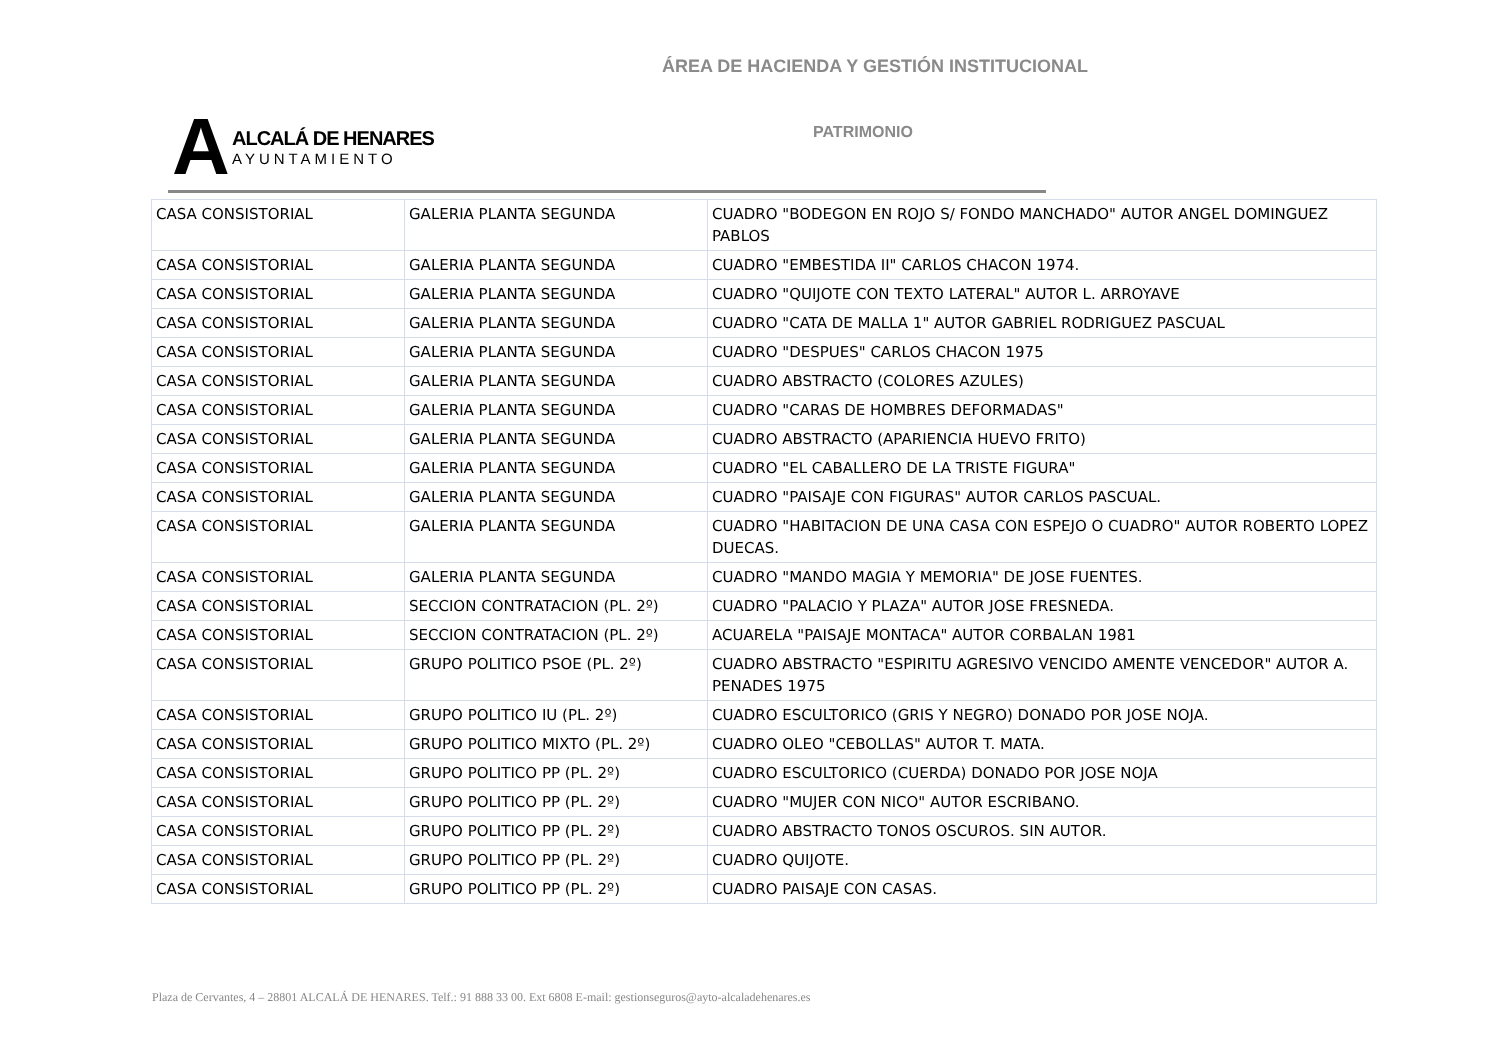ÁREA DE HACIENDA Y GESTIÓN INSTITUCIONAL
A
ALCALÁ DE HENARES
AYUNTAMIENTO
PATRIMONIO
| CASA CONSISTORIAL | GALERIA PLANTA SEGUNDA | CUADRO "BODEGON EN ROJO S/ FONDO MANCHADO" AUTOR ANGEL DOMINGUEZ PABLOS |
| CASA CONSISTORIAL | GALERIA PLANTA SEGUNDA | CUADRO "EMBESTIDA II" CARLOS CHACON 1974. |
| CASA CONSISTORIAL | GALERIA PLANTA SEGUNDA | CUADRO "QUIJOTE CON TEXTO LATERAL" AUTOR L. ARROYAVE |
| CASA CONSISTORIAL | GALERIA PLANTA SEGUNDA | CUADRO "CATA DE MALLA 1" AUTOR GABRIEL RODRIGUEZ PASCUAL |
| CASA CONSISTORIAL | GALERIA PLANTA SEGUNDA | CUADRO "DESPUES" CARLOS CHACON 1975 |
| CASA CONSISTORIAL | GALERIA PLANTA SEGUNDA | CUADRO ABSTRACTO (COLORES AZULES) |
| CASA CONSISTORIAL | GALERIA PLANTA SEGUNDA | CUADRO "CARAS DE HOMBRES DEFORMADAS" |
| CASA CONSISTORIAL | GALERIA PLANTA SEGUNDA | CUADRO ABSTRACTO (APARIENCIA HUEVO FRITO) |
| CASA CONSISTORIAL | GALERIA PLANTA SEGUNDA | CUADRO "EL CABALLERO DE LA TRISTE FIGURA" |
| CASA CONSISTORIAL | GALERIA PLANTA SEGUNDA | CUADRO "PAISAJE CON FIGURAS" AUTOR CARLOS PASCUAL. |
| CASA CONSISTORIAL | GALERIA PLANTA SEGUNDA | CUADRO "HABITACION DE UNA CASA CON ESPEJO O CUADRO" AUTOR ROBERTO LOPEZ DUECAS. |
| CASA CONSISTORIAL | GALERIA PLANTA SEGUNDA | CUADRO "MANDO MAGIA Y MEMORIA" DE JOSE FUENTES. |
| CASA CONSISTORIAL | SECCION CONTRATACION (PL. 2º) | CUADRO "PALACIO Y PLAZA" AUTOR JOSE FRESNEDA. |
| CASA CONSISTORIAL | SECCION CONTRATACION (PL. 2º) | ACUARELA "PAISAJE MONTACA" AUTOR CORBALAN 1981 |
| CASA CONSISTORIAL | GRUPO POLITICO PSOE (PL. 2º) | CUADRO ABSTRACTO "ESPIRITU AGRESIVO VENCIDO AMENTE VENCEDOR" AUTOR A. PENADES 1975 |
| CASA CONSISTORIAL | GRUPO POLITICO IU (PL. 2º) | CUADRO ESCULTORICO (GRIS Y NEGRO) DONADO POR JOSE NOJA. |
| CASA CONSISTORIAL | GRUPO POLITICO MIXTO (PL. 2º) | CUADRO OLEO "CEBOLLAS" AUTOR T. MATA. |
| CASA CONSISTORIAL | GRUPO POLITICO PP (PL. 2º) | CUADRO ESCULTORICO (CUERDA) DONADO POR JOSE NOJA |
| CASA CONSISTORIAL | GRUPO POLITICO PP (PL. 2º) | CUADRO "MUJER CON NICO" AUTOR ESCRIBANO. |
| CASA CONSISTORIAL | GRUPO POLITICO PP (PL. 2º) | CUADRO ABSTRACTO TONOS OSCUROS. SIN AUTOR. |
| CASA CONSISTORIAL | GRUPO POLITICO PP (PL. 2º) | CUADRO QUIJOTE. |
| CASA CONSISTORIAL | GRUPO POLITICO PP (PL. 2º) | CUADRO PAISAJE CON CASAS. |
Plaza de Cervantes, 4 – 28801 ALCALÁ DE HENARES. Telf.: 91 888 33 00. Ext 6808 E-mail: gestionseguros@ayto-alcaladehenares.es